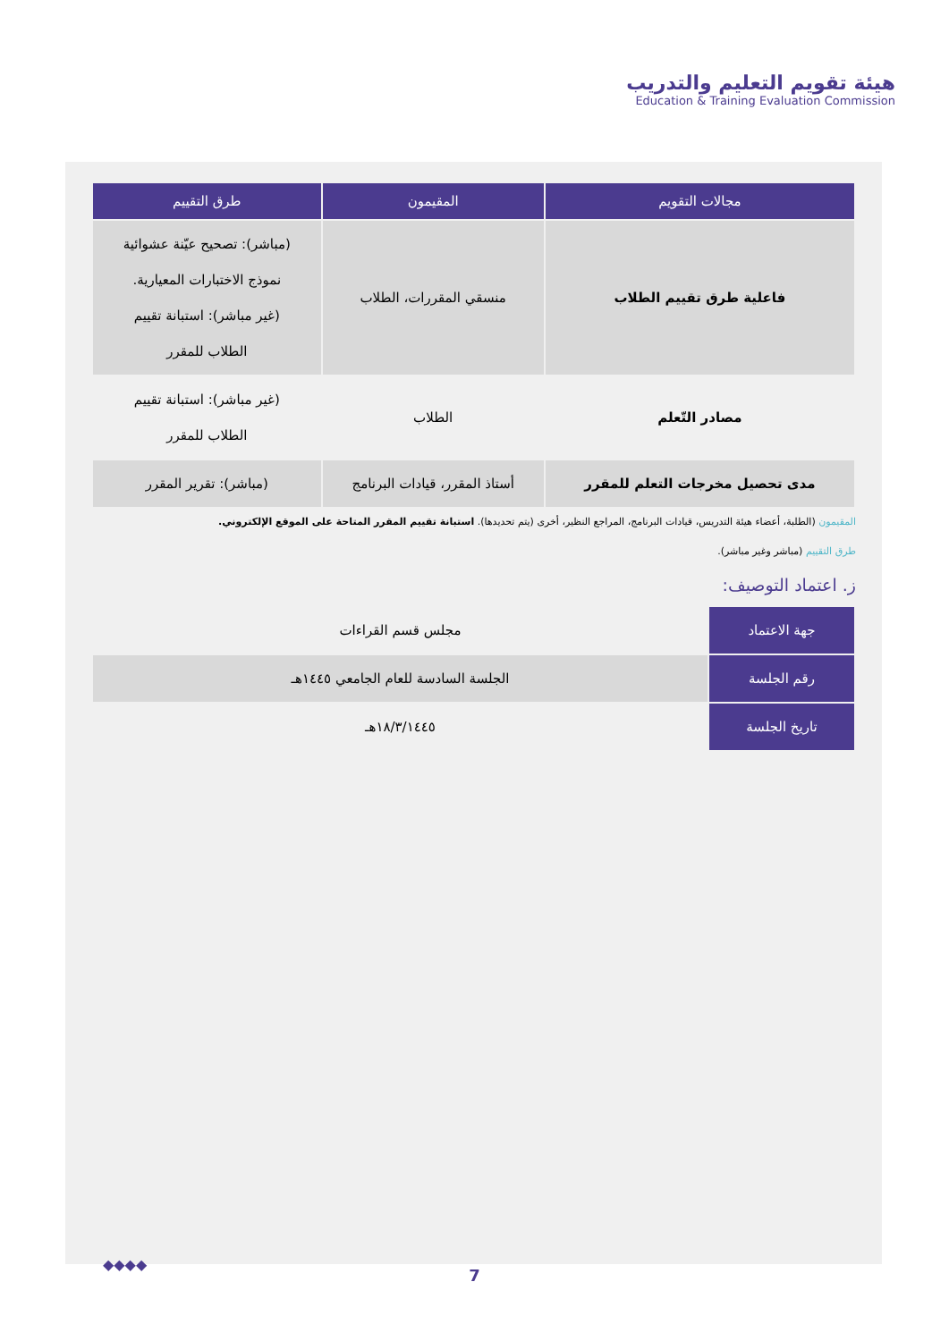هيئة تقويم التعليم والتدريب
Education & Training Evaluation Commission
| مجالات التقويم | المقيمون | طرق التقييم |
| --- | --- | --- |
| فاعلية طرق تقييم الطلاب | منسقي المقررات، الطلاب | (مباشر): تصحيح عيّنة عشوائية نموذج الاختبارات المعيارية. (غير مباشر): استبانة تقييم الطلاب للمقرر |
| مصادر التّعلم | الطلاب | (غير مباشر): استبانة تقييم الطلاب للمقرر |
| مدى تحصيل مخرجات التعلم للمقرر | أستاذ المقرر، قيادات البرنامج | (مباشر): تقرير المقرر |
المقيمون (الطلبة، أعضاء هيئة التدريس، قيادات البرنامج، المراجع النظير، أخرى (يتم تحديدها). استبانة تقييم المقرر المتاحة على الموقع الإلكتروني.
طرق التقييم (مباشر وغير مباشر).
ز. اعتماد التوصيف:
| جهة الاعتماد | مجلس قسم القراءات |
| رقم الجلسة | الجلسة السادسة للعام الجامعي ١٤٤٥هـ |
| تاريخ الجلسة | ١٨/٣/١٤٤٥هـ |
◆◆◆◆
7